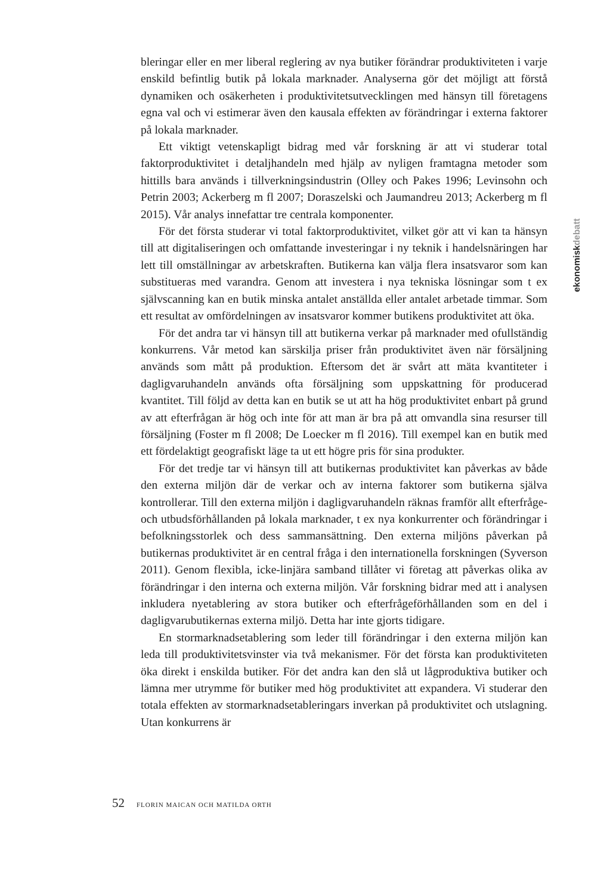bleringar eller en mer liberal reglering av nya butiker förändrar produktiviteten i varje enskild befintlig butik på lokala marknader. Analyserna gör det möjligt att förstå dynamiken och osäkerheten i produktivitetsutvecklingen med hänsyn till företagens egna val och vi estimerar även den kausala effekten av förändringar i externa faktorer på lokala marknader.
Ett viktigt vetenskapligt bidrag med vår forskning är att vi studerar total faktorproduktivitet i detaljhandeln med hjälp av nyligen framtagna metoder som hittills bara används i tillverkningsindustrin (Olley och Pakes 1996; Levinsohn och Petrin 2003; Ackerberg m fl 2007; Doraszelski och Jaumandreu 2013; Ackerberg m fl 2015). Vår analys innefattar tre centrala komponenter.
För det första studerar vi total faktorproduktivitet, vilket gör att vi kan ta hänsyn till att digitaliseringen och omfattande investeringar i ny teknik i handelsnäringen har lett till omställningar av arbetskraften. Butikerna kan välja flera insatsvaror som kan substitueras med varandra. Genom att investera i nya tekniska lösningar som t ex självscanning kan en butik minska antalet anställda eller antalet arbetade timmar. Som ett resultat av omfördelningen av insatsvaror kommer butikens produktivitet att öka.
För det andra tar vi hänsyn till att butikerna verkar på marknader med ofullständig konkurrens. Vår metod kan särskilja priser från produktivitet även när försäljning används som mått på produktion. Eftersom det är svårt att mäta kvantiteter i dagligvaruhandeln används ofta försäljning som uppskattning för producerad kvantitet. Till följd av detta kan en butik se ut att ha hög produktivitet enbart på grund av att efterfrågan är hög och inte för att man är bra på att omvandla sina resurser till försäljning (Foster m fl 2008; De Loecker m fl 2016). Till exempel kan en butik med ett fördelaktigt geografiskt läge ta ut ett högre pris för sina produkter.
För det tredje tar vi hänsyn till att butikernas produktivitet kan påverkas av både den externa miljön där de verkar och av interna faktorer som butikerna själva kontrollerar. Till den externa miljön i dagligvaruhandeln räknas framför allt efterfråge- och utbudsförhållanden på lokala marknader, t ex nya konkurrenter och förändringar i befolkningsstorlek och dess sammansättning. Den externa miljöns påverkan på butikernas produktivitet är en central fråga i den internationella forskningen (Syverson 2011). Genom flexibla, icke-linjära samband tillåter vi företag att påverkas olika av förändringar i den interna och externa miljön. Vår forskning bidrar med att i analysen inkludera nyetablering av stora butiker och efterfrågeförhållanden som en del i dagligvarubutikernas externa miljö. Detta har inte gjorts tidigare.
En stormarknadsetablering som leder till förändringar i den externa miljön kan leda till produktivitetsvinster via två mekanismer. För det första kan produktiviteten öka direkt i enskilda butiker. För det andra kan den slå ut lågproduktiva butiker och lämna mer utrymme för butiker med hög produktivitet att expandera. Vi studerar den totala effekten av stormarknadsetableringars inverkan på produktivitet och utslagning. Utan konkurrens är
ekonomiskdebatt
52 FLORIN MAICAN OCH MATILDA ORTH